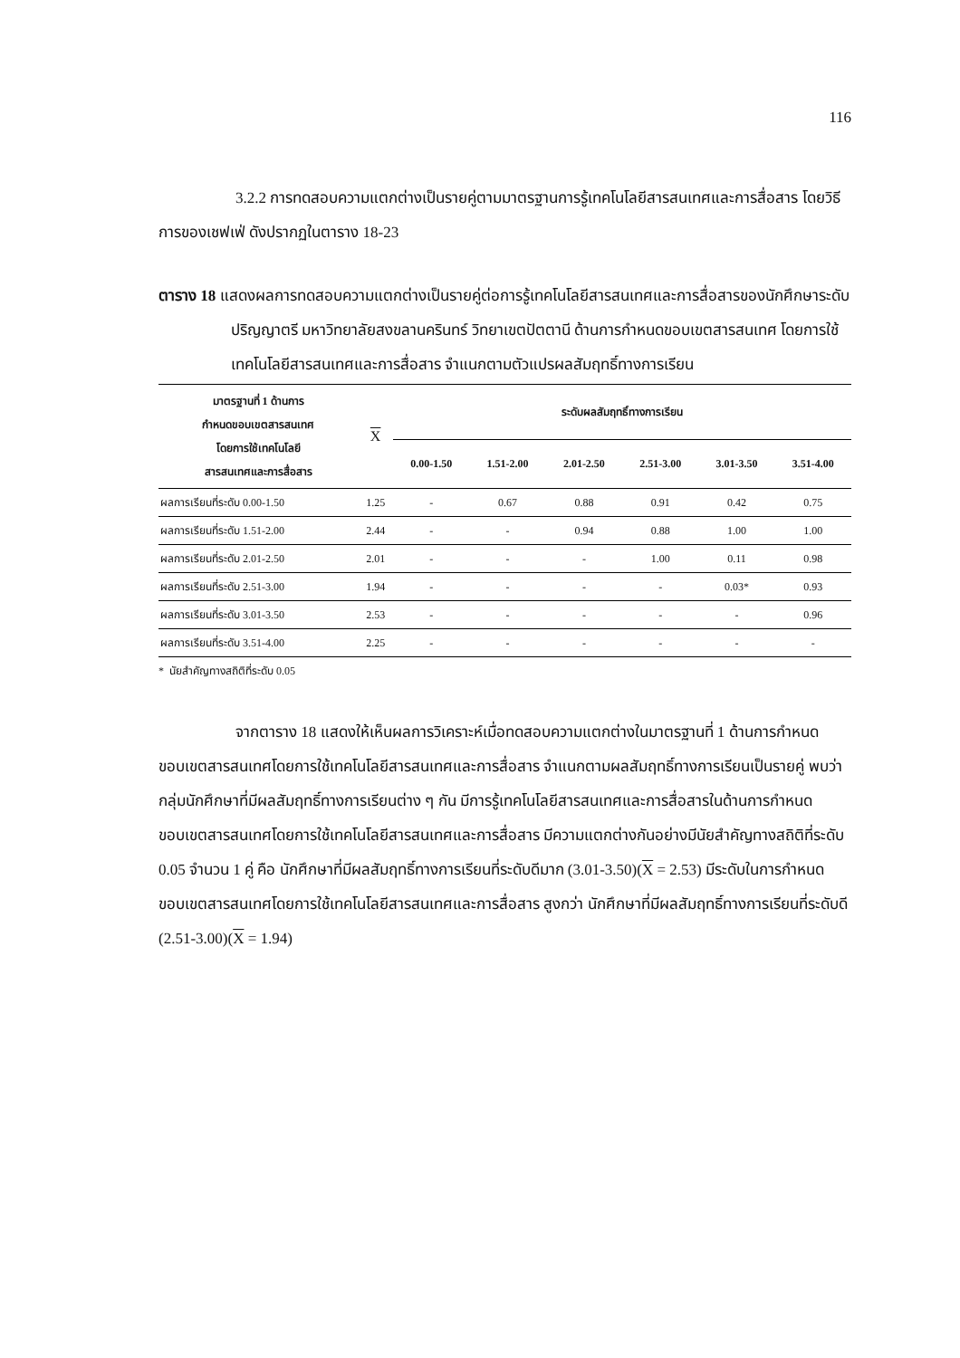116
3.2.2 การทดสอบความแตกต่างเป็นรายคู่ตามมาตรฐานการรู้เทคโนโลยีสารสนเทศและการสื่อสาร โดยวิธีการของเชฟเฟ่ ดังปรากฏในตาราง 18-23
ตาราง 18 แสดงผลการทดสอบความแตกต่างเป็นรายคู่ต่อการรู้เทคโนโลยีสารสนเทศและการสื่อสารของนักศึกษาระดับปริญญาตรี มหาวิทยาลัยสงขลานครินทร์ วิทยาเขตปัตตานี ด้านการกำหนดขอบเขตสารสนเทศ โดยการใช้เทคโนโลยีสารสนเทศและการสื่อสาร จำแนกตามตัวแปรผลสัมฤทธิ์ทางการเรียน
| มาตรฐานที่ 1 ด้านการ กำหนดขอบเขตสารสนเทศ โดยการใช้เทคโนโลยี สารสนเทศและการสื่อสาร | X | ระดับผลสัมฤทธิ์ทางการเรียน | | | | | |
| --- | --- | --- | --- | --- | --- | --- | --- |
| | | 0.00-1.50 | 1.51-2.00 | 2.01-2.50 | 2.51-3.00 | 3.01-3.50 | 3.51-4.00 |
| ผลการเรียนที่ระดับ 0.00-1.50 | 1.25 | - | 0.67 | 0.88 | 0.91 | 0.42 | 0.75 |
| ผลการเรียนที่ระดับ 1.51-2.00 | 2.44 | - | - | 0.94 | 0.88 | 1.00 | 1.00 |
| ผลการเรียนที่ระดับ 2.01-2.50 | 2.01 | - | - | - | 1.00 | 0.11 | 0.98 |
| ผลการเรียนที่ระดับ 2.51-3.00 | 1.94 | - | - | - | - | 0.03* | 0.93 |
| ผลการเรียนที่ระดับ 3.01-3.50 | 2.53 | - | - | - | - | - | 0.96 |
| ผลการเรียนที่ระดับ 3.51-4.00 | 2.25 | - | - | - | - | - | - |
* นัยสำคัญทางสถิติที่ระดับ 0.05
จากตาราง 18 แสดงให้เห็นผลการวิเคราะห์เมื่อทดสอบความแตกต่างในมาตรฐานที่ 1 ด้านการกำหนดขอบเขตสารสนเทศโดยการใช้เทคโนโลยีสารสนเทศและการสื่อสาร จำแนกตามผลสัมฤทธิ์ทางการเรียนเป็นรายคู่ พบว่า กลุ่มนักศึกษาที่มีผลสัมฤทธิ์ทางการเรียนต่าง ๆ กัน มีการรู้เทคโนโลยีสารสนเทศและการสื่อสารในด้านการกำหนดขอบเขตสารสนเทศโดยการใช้เทคโนโลยีสารสนเทศและการสื่อสาร มีความแตกต่างกันอย่างมีนัยสำคัญทางสถิติที่ระดับ 0.05 จำนวน 1 คู่ คือ นักศึกษาที่มีผลสัมฤทธิ์ทางการเรียนที่ระดับดีมาก (3.01-3.50)(X = 2.53) มีระดับในการกำหนดขอบเขตสารสนเทศโดยการใช้เทคโนโลยีสารสนเทศและการสื่อสาร สูงกว่า นักศึกษาที่มีผลสัมฤทธิ์ทางการเรียนที่ระดับดี (2.51-3.00)(X = 1.94)